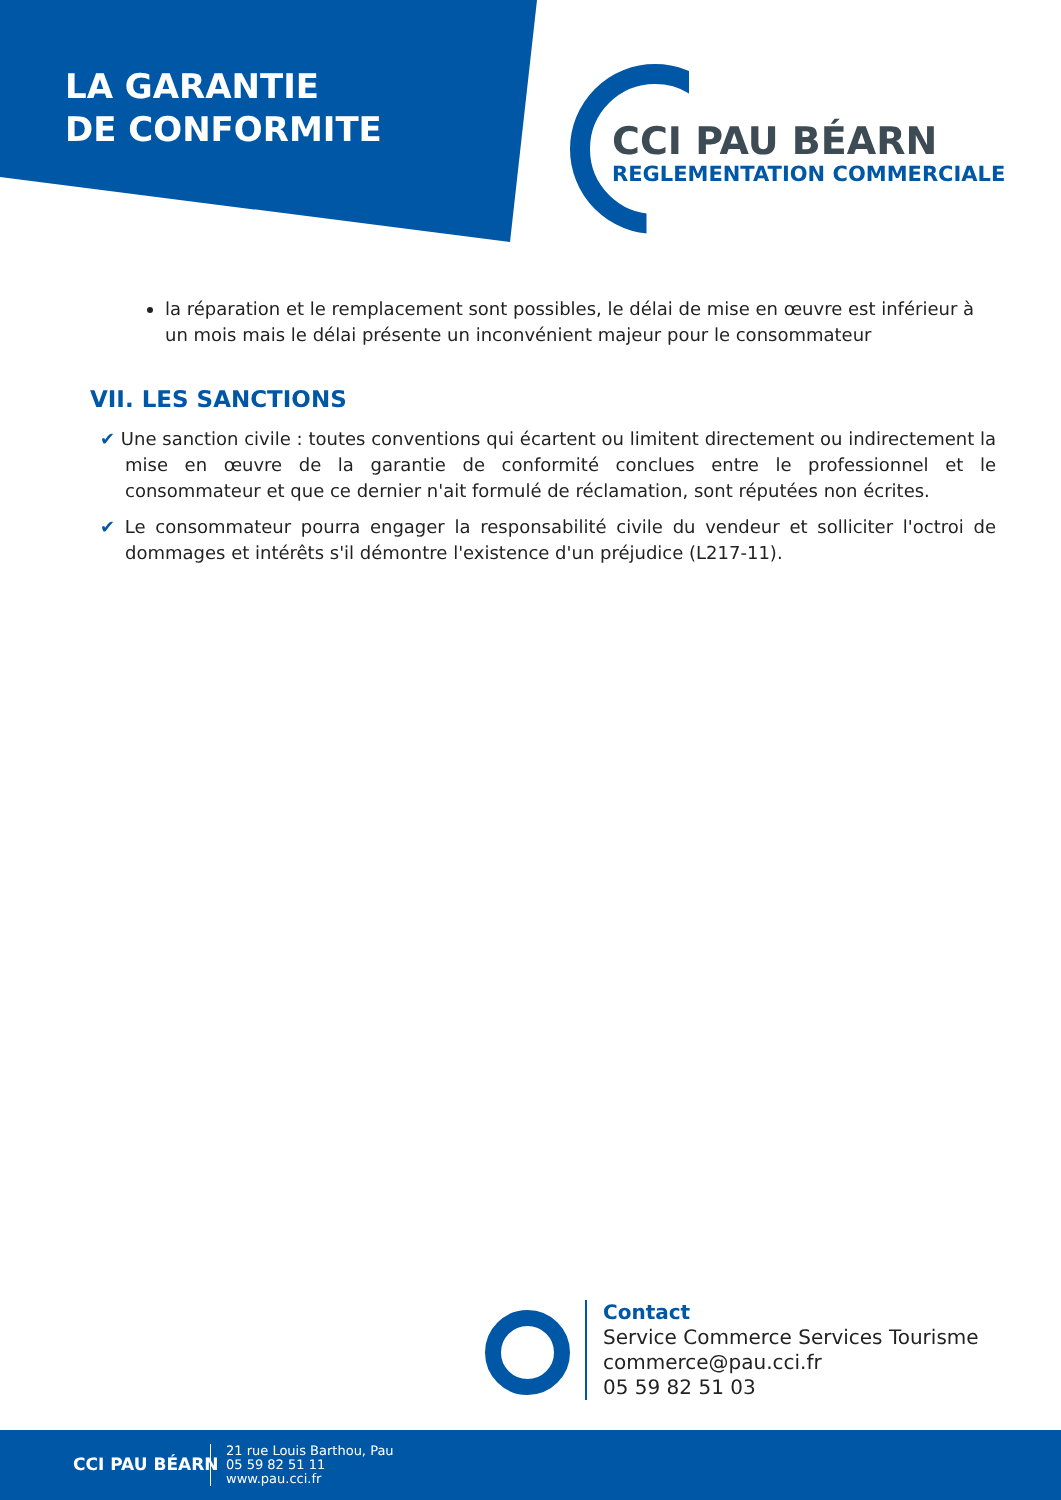LA GARANTIE
DE CONFORMITE
CCI PAU BÉARN
REGLEMENTATION COMMERCIALE
la réparation et le remplacement sont possibles, le délai de mise en œuvre est inférieur à un mois mais le délai présente un inconvénient majeur pour le consommateur
VII. LES SANCTIONS
✔ Une sanction civile : toutes conventions qui écartent ou limitent directement ou indirectement la mise en œuvre de la garantie de conformité conclues entre le professionnel et le consommateur et que ce dernier n'ait formulé de réclamation, sont réputées non écrites.
✔ Le consommateur pourra engager la responsabilité civile du vendeur et solliciter l'octroi de dommages et intérêts s'il démontre l'existence d'un préjudice (L217-11).
Contact
Service Commerce Services Tourisme
commerce@pau.cci.fr
05 59 82 51 03
CCI PAU BÉARN
21 rue Louis Barthou, Pau
05 59 82 51 11
www.pau.cci.fr